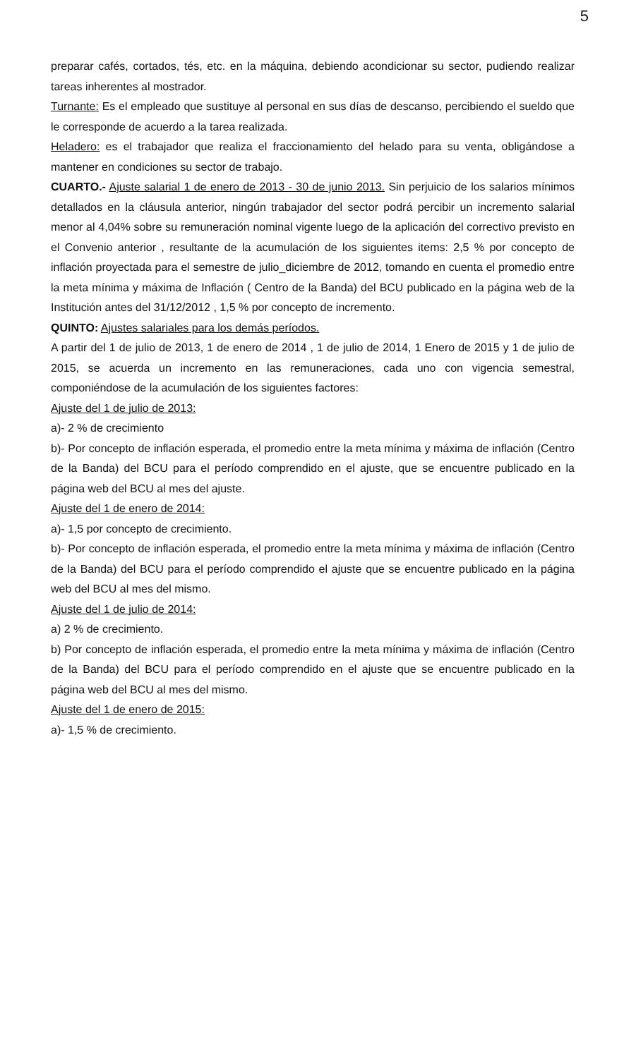5
preparar cafés, cortados, tés, etc. en la máquina, debiendo acondicionar su sector, pudiendo realizar tareas inherentes al mostrador.
Turnante: Es el empleado que sustituye al personal en sus días de descanso, percibiendo el sueldo que le corresponde de acuerdo a la tarea realizada.
Heladero: es el trabajador que realiza el fraccionamiento del helado para su venta, obligándose a mantener en condiciones su sector de trabajo.
CUARTO.- Ajuste salarial 1 de enero de 2013 - 30 de junio 2013. Sin perjuicio de los salarios mínimos detallados en la cláusula anterior, ningún trabajador del sector podrá percibir un incremento salarial menor al 4,04% sobre su remuneración nominal vigente luego de la aplicación del correctivo previsto en el Convenio anterior , resultante de la acumulación de los siguientes items: 2,5 % por concepto de inflación proyectada para el semestre de julio_diciembre de 2012, tomando en cuenta el promedio entre la meta mínima y máxima de Inflación ( Centro de la Banda) del BCU publicado en la página web de la Institución antes del 31/12/2012 , 1,5 % por concepto de incremento.
QUINTO: Ajustes salariales para los demás períodos.
A partir del 1 de julio de 2013, 1 de enero de 2014 , 1 de julio de 2014, 1 Enero de 2015 y 1 de julio de 2015, se acuerda un incremento en las remuneraciones, cada uno con vigencia semestral, componiéndose de la acumulación de los siguientes factores:
Ajuste del 1 de julio de 2013:
a)- 2 % de crecimiento
b)- Por concepto de inflación esperada, el promedio entre la meta mínima y máxima de inflación (Centro de la Banda) del BCU para el período comprendido en el ajuste, que se encuentre publicado en la página web del BCU al mes del ajuste.
Ajuste del 1 de enero de 2014:
a)- 1,5 por concepto de crecimiento.
b)- Por concepto de inflación esperada, el promedio entre la meta mínima y máxima de inflación (Centro de la Banda) del BCU para el período comprendido el ajuste que se encuentre publicado en la página web del BCU al mes del mismo.
Ajuste del 1 de julio de 2014:
a) 2 % de crecimiento.
b) Por concepto de inflación esperada, el promedio entre la meta mínima y máxima de inflación (Centro de la Banda) del BCU para el período comprendido en el ajuste que se encuentre publicado en la página web del BCU al mes del mismo.
Ajuste del 1 de enero de 2015:
a)- 1,5 % de crecimiento.